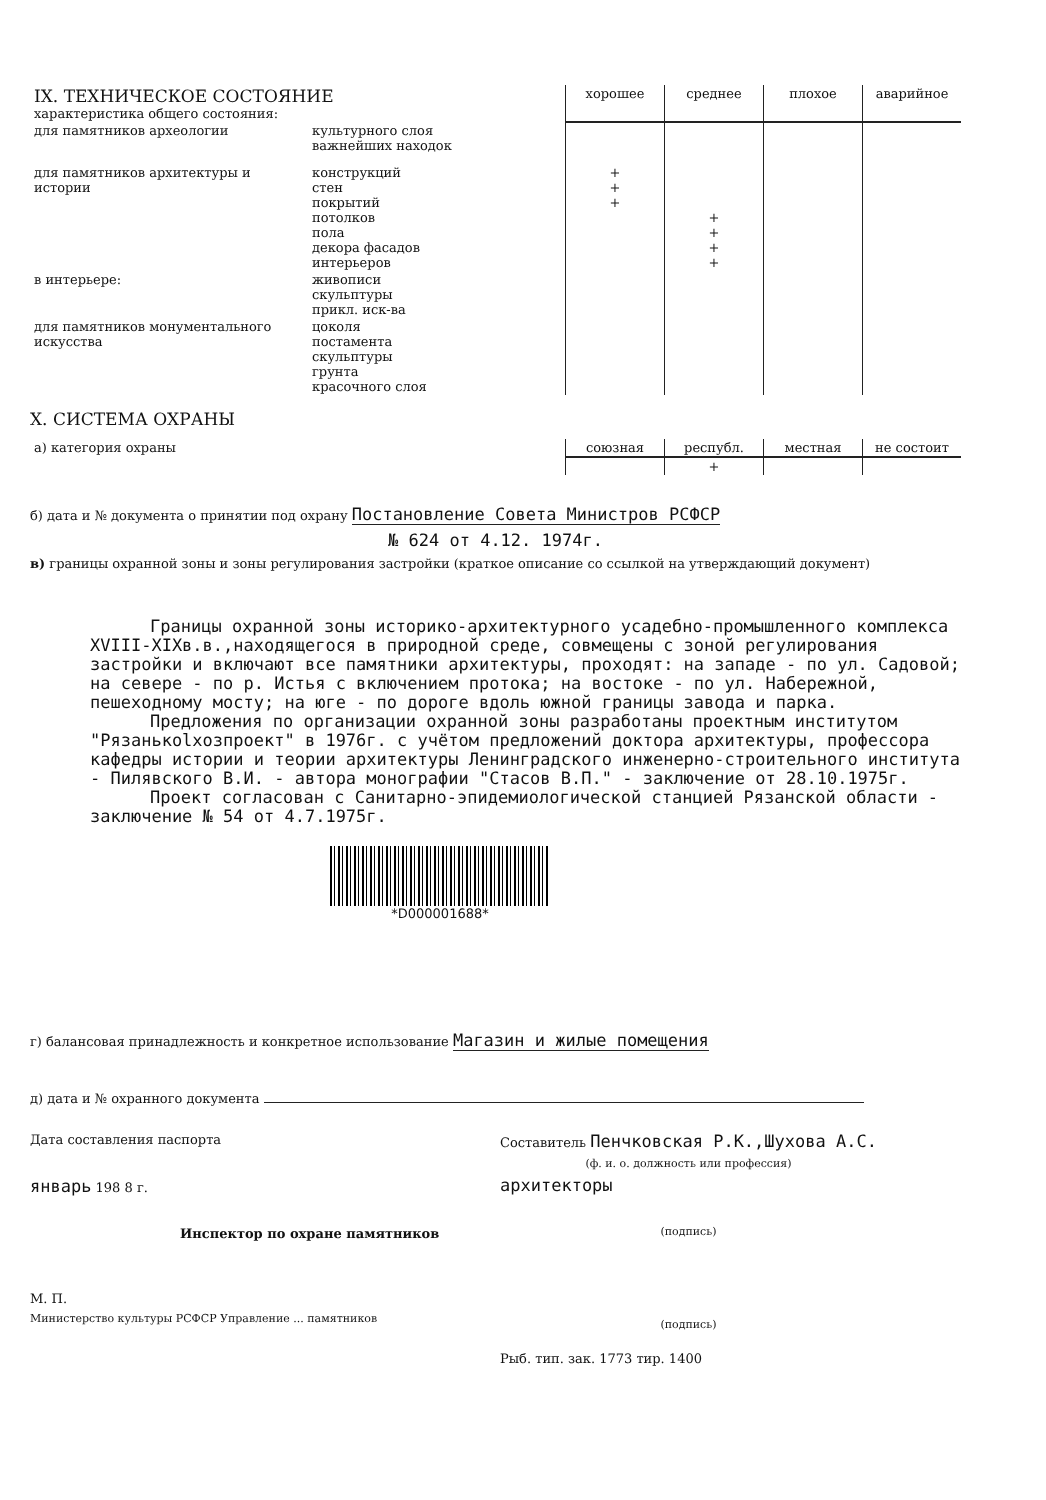| IX. ТЕХНИЧЕСКОЕ СОСТОЯНИЕ характеристика общего состояния: | | хорошее | среднее | плохое | аварийное |
| для памятников археологии | культурного слоя важнейших находок | | | | |
| для памятников архитектуры и истории | конструкций стен покрытий потолков пола декора фасадов интерьеров | + + + | + + + + | | |
| в интерьере: | живописи скульптуры прикл. иск-ва | | | | |
| для памятников монументального искусства | цоколя постамента скульптуры грунта красочного слоя | | | | |
X. СИСТЕМА ОХРАНЫ
| а) категория охраны | союзная | республ. | местная | не состоит |
| | | + | | |
б) дата и № документа о принятии под охрану Постановление Совета Министров РСФСР
№ 624 от 4.12. 1974г.
в) границы охранной зоны и зоны регулирования застройки (краткое описание со ссылкой на утверждающий документ)
Границы охранной зоны историко-архитектурного усадебно-промышленного комплекса XVIII-XIXв.в.,находящегося в природной среде, совмещены с зоной регулирования застройки и включают все памятники архитектуры, проходят: на западе - по ул. Садовой; на севере - по р. Истья с включением протока; на востоке - по ул. Набережной, пешеходному мосту; на юге - по дороге вдоль южной границы завода и парка.
Предложения по организации охранной зоны разработаны проектным институтом "Рязанькolхозпроект" в 1976г. с учётом предложений доктора архитектуры, профессора кафедры истории и теории архитектуры Ленинградского инженерно-строительного института - Пилявского В.И. - автора монографии "Стасов В.П." - заключение от 28.10.1975г.
Проект согласован с Санитарно-эпидемиологической станцией Рязанской области - заключение № 54 от 4.7.1975г.
*D000001688*
г) балансовая принадлежность и конкретное использование Магазин и жилые помещения
д) дата и № охранного документа
Дата составления паспорта
январь 198 8 г.
Инспектор по охране памятников
М. П.
Министерство культуры РСФСР Управление ... памятников
Составитель Пенчковская Р.К.,Шухова А.С.
(ф. и. о. должность или профессия)
архитекторы
(подпись)
(подпись)
Рыб. тип. зак. 1773 тир. 1400